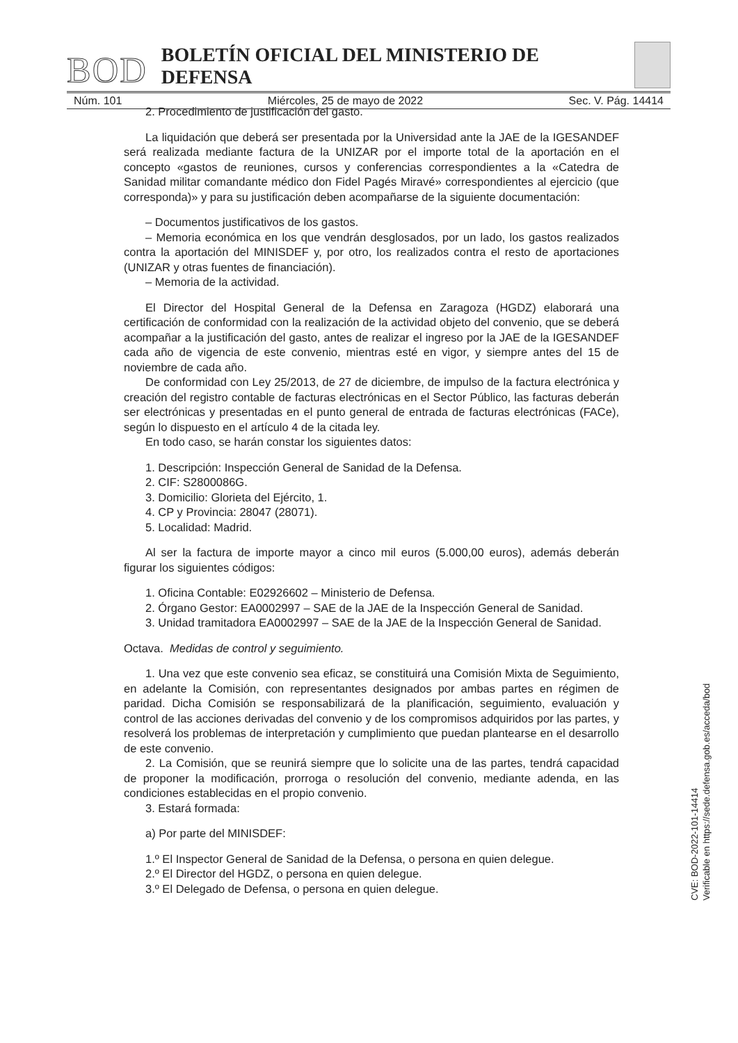BOD BOLETÍN OFICIAL DEL MINISTERIO DE DEFENSA
Núm. 101 Miércoles, 25 de mayo de 2022 Sec. V. Pág. 14414
2. Procedimiento de justificación del gasto.
La liquidación que deberá ser presentada por la Universidad ante la JAE de la IGESANDEF será realizada mediante factura de la UNIZAR por el importe total de la aportación en el concepto «gastos de reuniones, cursos y conferencias correspondientes a la «Catedra de Sanidad militar comandante médico don Fidel Pagés Miravé» correspondientes al ejercicio (que corresponda)» y para su justificación deben acompañarse de la siguiente documentación:
– Documentos justificativos de los gastos.
– Memoria económica en los que vendrán desglosados, por un lado, los gastos realizados contra la aportación del MINISDEF y, por otro, los realizados contra el resto de aportaciones (UNIZAR y otras fuentes de financiación).
– Memoria de la actividad.
El Director del Hospital General de la Defensa en Zaragoza (HGDZ) elaborará una certificación de conformidad con la realización de la actividad objeto del convenio, que se deberá acompañar a la justificación del gasto, antes de realizar el ingreso por la JAE de la IGESANDEF cada año de vigencia de este convenio, mientras esté en vigor, y siempre antes del 15 de noviembre de cada año.
De conformidad con Ley 25/2013, de 27 de diciembre, de impulso de la factura electrónica y creación del registro contable de facturas electrónicas en el Sector Público, las facturas deberán ser electrónicas y presentadas en el punto general de entrada de facturas electrónicas (FACe), según lo dispuesto en el artículo 4 de la citada ley.
En todo caso, se harán constar los siguientes datos:
1. Descripción: Inspección General de Sanidad de la Defensa.
2. CIF: S2800086G.
3. Domicilio: Glorieta del Ejército, 1.
4. CP y Provincia: 28047 (28071).
5. Localidad: Madrid.
Al ser la factura de importe mayor a cinco mil euros (5.000,00 euros), además deberán figurar los siguientes códigos:
1. Oficina Contable: E02926602 – Ministerio de Defensa.
2. Órgano Gestor: EA0002997 – SAE de la JAE de la Inspección General de Sanidad.
3. Unidad tramitadora EA0002997 – SAE de la JAE de la Inspección General de Sanidad.
Octava. Medidas de control y seguimiento.
1. Una vez que este convenio sea eficaz, se constituirá una Comisión Mixta de Seguimiento, en adelante la Comisión, con representantes designados por ambas partes en régimen de paridad. Dicha Comisión se responsabilizará de la planificación, seguimiento, evaluación y control de las acciones derivadas del convenio y de los compromisos adquiridos por las partes, y resolverá los problemas de interpretación y cumplimiento que puedan plantearse en el desarrollo de este convenio.
2. La Comisión, que se reunirá siempre que lo solicite una de las partes, tendrá capacidad de proponer la modificación, prorroga o resolución del convenio, mediante adenda, en las condiciones establecidas en el propio convenio.
3. Estará formada:
a) Por parte del MINISDEF:
1.º El Inspector General de Sanidad de la Defensa, o persona en quien delegue.
2.º El Director del HGDZ, o persona en quien delegue.
3.º El Delegado de Defensa, o persona en quien delegue.
CVE: BOD-2022-101-14414
Verificable en https://sede.defensa.gob.es/acceda/bod